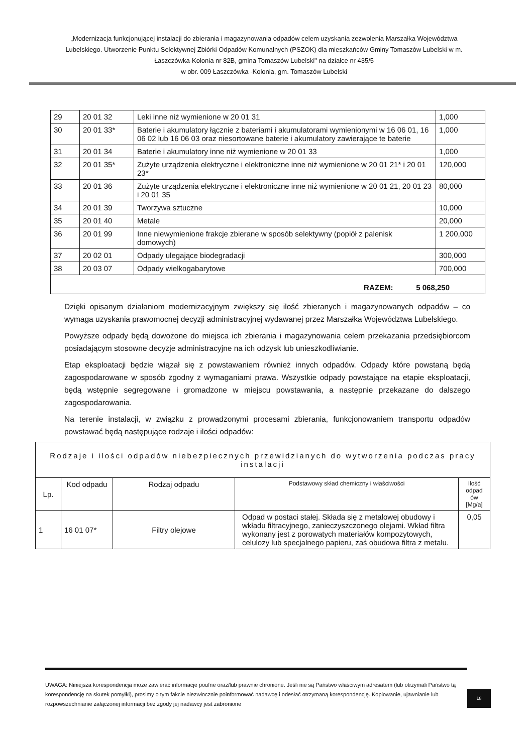„Modernizacja funkcjonującej instalacji do zbierania i magazynowania odpadów celem uzyskania zezwolenia Marszałka Województwa Lubelskiego. Utworzenie Punktu Selektywnej Zbiórki Odpadów Komunalnych (PSZOK) dla mieszkańców Gminy Tomaszów Lubelski w m. Łaszczówka-Kolonia nr 82B, gmina Tomaszów Lubelski" na działce nr 435/5
w obr. 009 Łaszczówka -Kolonia, gm. Tomaszów Lubelski
| 29 | 20 01 32 | Leki inne niż wymienione w 20 01 31 | 1,000 |
| 30 | 20 01 33* | Baterie i akumulatory łącznie z bateriami i akumulatorami wymienionymi w 16 06 01, 16 06 02 lub 16 06 03 oraz niesortowane baterie i akumulatory zawierające te baterie | 1,000 |
| 31 | 20 01 34 | Baterie i akumulatory inne niż wymienione w 20 01 33 | 1,000 |
| 32 | 20 01 35* | Zużyte urządzenia elektryczne i elektroniczne inne niż wymienione w 20 01 21* i 20 01 23* | 120,000 |
| 33 | 20 01 36 | Zużyte urządzenia elektryczne i elektroniczne inne niż wymienione w 20 01 21, 20 01 23 i 20 01 35 | 80,000 |
| 34 | 20 01 39 | Tworzywa sztuczne | 10,000 |
| 35 | 20 01 40 | Metale | 20,000 |
| 36 | 20 01 99 | Inne niewymienione frakcje zbierane w sposób selektywny (popiół z palenisk domowych) | 1 200,000 |
| 37 | 20 02 01 | Odpady ulegające biodegradacji | 300,000 |
| 38 | 20 03 07 | Odpady wielkogabarytowe | 700,000 |
| RAZEM: 5 068,250 | | | |
Dzięki opisanym działaniom modernizacyjnym zwiększy się ilość zbieranych i magazynowanych odpadów – co wymaga uzyskania prawomocnej decyzji administracyjnej wydawanej przez Marszałka Województwa Lubelskiego.
Powyższe odpady będą dowożone do miejsca ich zbierania i magazynowania celem przekazania przedsiębiorcom posiadającym stosowne decyzje administracyjne na ich odzysk lub unieszkodliwianie.
Etap eksploatacji będzie wiązał się z powstawaniem również innych odpadów. Odpady które powstaną będą zagospodarowane w sposób zgodny z wymaganiami prawa. Wszystkie odpady powstające na etapie eksploatacji, będą wstępnie segregowane i gromadzone w miejscu powstawania, a następnie przekazane do dalszego zagospodarowania.
Na terenie instalacji, w związku z prowadzonymi procesami zbierania, funkcjonowaniem transportu odpadów powstawać będą następujące rodzaje i ilości odpadów:
| Rodzaje i ilości odpadów niebezpiecznych przewidzianych do wytworzenia podczas pracy instalacji | | | | |
| --- | --- | --- | --- | --- |
| Lp. | Kod odpadu | Rodzaj odpadu | Podstawowy skład chemiczny i właściwości | Ilość odpad ów [Mg/a] |
| 1 | 16 01 07* | Filtry olejowe | Odpad w postaci stałej. Składa się z metalowej obudowy i wkładu filtracyjnego, zanieczyszczonego olejami. Wkład filtra wykonany jest z porowatych materiałów kompozytowych, celulozy lub specjalnego papieru, zaś obudowa filtra z metalu. | 0,05 |
UWAGA: Niniejsza korespondencja może zawierać informacje poufne oraz/lub prawnie chronione. Jeśli nie są Państwo właściwym adresatem (lub otrzymali Państwo tą korespondencję na skutek pomyłki), prosimy o tym fakcie niezwłocznie poinformować nadawcę i odesłać otrzymaną korespondencję. Kopiowanie, ujawnianie lub rozpowszechnianie załączonej informacji bez zgody jej nadawcy jest zabronione
18